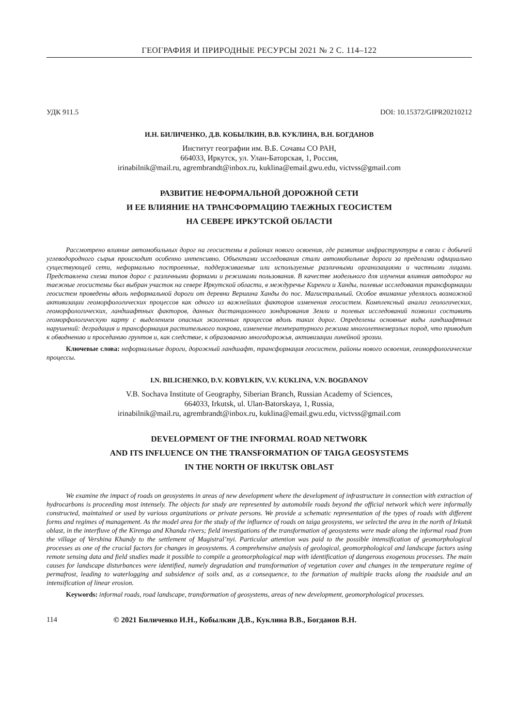ГЕОГРАФИЯ И ПРИРОДНЫЕ РЕСУРСЫ 2021 № 2 С. 114–122
УДК 911.5 DOI: 10.15372/GIPR20210212
И.Н. БИЛИЧЕНКО, Д.В. КОБЫЛКИН, В.В. КУКЛИНА, В.Н. БОГДАНОВ
Институт географии им. В.Б. Сочавы СО РАН,
664033, Иркутск, ул. Улан-Баторская, 1, Россия,
irinabilnik@mail.ru, agrembrandt@inbox.ru, kuklina@email.gwu.edu, victvss@gmail.com
РАЗВИТИЕ НЕФОРМАЛЬНОЙ ДОРОЖНОЙ СЕТИ
И ЕЕ ВЛИЯНИЕ НА ТРАНСФОРМАЦИЮ ТАЕЖНЫХ ГЕОСИСТЕМ
НА СЕВЕРЕ ИРКУТСКОЙ ОБЛАСТИ
Рассмотрено влияние автомобильных дорог на геосистемы в районах нового освоения, где развитие инфраструктуры в связи с добычей углеводородного сырья происходит особенно интенсивно. Объектами исследования стали автомобильные дороги за пределами официально существующей сети, неформально построенные, поддерживаемые или используемые различными организациями и частными лицами. Представлена схема типов дорог с различными формами и режимами пользования. В качестве модельного для изучения влияния автодорог на таежные геосистемы был выбран участок на севере Иркутской области, в междуречье Киренги и Ханды, полевые исследования трансформации геосистем проведены вдоль неформальной дороги от деревни Вершина Ханды до пос. Магистральный. Особое внимание уделялось возможной активизации геоморфологических процессов как одного из важнейших факторов изменения геосистем. Комплексный анализ геологических, геоморфологических, ландшафтных факторов, данных дистанционного зондирования Земли и полевых исследований позволил составить геоморфологическую карту с выделением опасных экзогенных процессов вдоль таких дорог. Определены основные виды ландшафтных нарушений: деградация и трансформация растительного покрова, изменение температурного режима многолетнемерзлых пород, что приводит к обводнению и проседанию грунтов и, как следствие, к образованию многодорожья, активизации линейной эрозии.
Ключевые слова: неформальные дороги, дорожный ландшафт, трансформация геосистем, районы нового освоения, геоморфологические процессы.
I.N. BILICHENKO, D.V. KOBYLKIN, V.V. KUKLINA, V.N. BOGDANOV
V.B. Sochava Institute of Geography, Siberian Branch, Russian Academy of Sciences,
664033, Irkutsk, ul. Ulan-Batorskaya, 1, Russia,
irinabilnik@mail.ru, agrembrandt@inbox.ru, kuklina@email.gwu.edu, victvss@gmail.com
DEVELOPMENT OF THE INFORMAL ROAD NETWORK
AND ITS INFLUENCE ON THE TRANSFORMATION OF TAIGA GEOSYSTEMS
IN THE NORTH OF IRKUTSK OBLAST
We examine the impact of roads on geosystems in areas of new development where the development of infrastructure in connection with extraction of hydrocarbons is proceeding most intensely. The objects for study are represented by automobile roads beyond the official network which were informally constructed, maintained or used by various organizations or private persons. We provide a schematic representation of the types of roads with different forms and regimes of management. As the model area for the study of the influence of roads on taiga geosystems, we selected the area in the north of Irkutsk oblast, in the interfluve of the Kirenga and Khanda rivers; field investigations of the transformation of geosystems were made along the informal road from the village of Vershina Khandy to the settlement of Magistral’nyi. Particular attention was paid to the possible intensification of geomorphological processes as one of the crucial factors for changes in geosystems. A comprehensive analysis of geological, geomorphological and landscape factors using remote sensing data and field studies made it possible to compile a geomorphological map with identification of dangerous exogenous processes. The main causes for landscape disturbances were identified, namely degradation and transformation of vegetation cover and changes in the temperature regime of permafrost, leading to waterlogging and subsidence of soils and, as a consequence, to the formation of multiple tracks along the roadside and an intensification of linear erosion.
Keywords: informal roads, road landscape, transformation of geosystems, areas of new development, geomorphological processes.
114 © 2021 Биличенко И.Н., Кобылкин Д.В., Куклина В.В., Богданов В.Н.